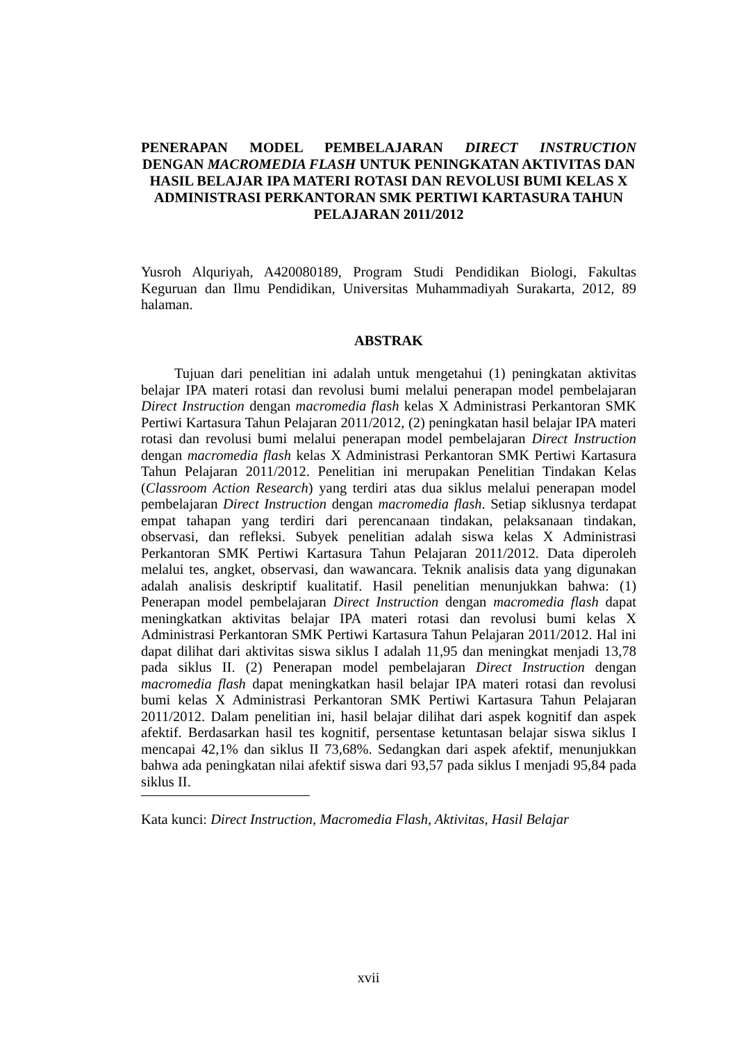PENERAPAN MODEL PEMBELAJARAN DIRECT INSTRUCTION
DENGAN MACROMEDIA FLASH UNTUK PENINGKATAN AKTIVITAS DAN HASIL BELAJAR IPA MATERI ROTASI DAN REVOLUSI BUMI KELAS X ADMINISTRASI PERKANTORAN SMK PERTIWI KARTASURA TAHUN PELAJARAN 2011/2012
Yusroh Alquriyah, A420080189, Program Studi Pendidikan Biologi, Fakultas Keguruan dan Ilmu Pendidikan, Universitas Muhammadiyah Surakarta, 2012, 89 halaman.
ABSTRAK
Tujuan dari penelitian ini adalah untuk mengetahui (1) peningkatan aktivitas belajar IPA materi rotasi dan revolusi bumi melalui penerapan model pembelajaran Direct Instruction dengan macromedia flash kelas X Administrasi Perkantoran SMK Pertiwi Kartasura Tahun Pelajaran 2011/2012, (2) peningkatan hasil belajar IPA materi rotasi dan revolusi bumi melalui penerapan model pembelajaran Direct Instruction dengan macromedia flash kelas X Administrasi Perkantoran SMK Pertiwi Kartasura Tahun Pelajaran 2011/2012. Penelitian ini merupakan Penelitian Tindakan Kelas (Classroom Action Research) yang terdiri atas dua siklus melalui penerapan model pembelajaran Direct Instruction dengan macromedia flash. Setiap siklusnya terdapat empat tahapan yang terdiri dari perencanaan tindakan, pelaksanaan tindakan, observasi, dan refleksi. Subyek penelitian adalah siswa kelas X Administrasi Perkantoran SMK Pertiwi Kartasura Tahun Pelajaran 2011/2012. Data diperoleh melalui tes, angket, observasi, dan wawancara. Teknik analisis data yang digunakan adalah analisis deskriptif kualitatif. Hasil penelitian menunjukkan bahwa: (1) Penerapan model pembelajaran Direct Instruction dengan macromedia flash dapat meningkatkan aktivitas belajar IPA materi rotasi dan revolusi bumi kelas X Administrasi Perkantoran SMK Pertiwi Kartasura Tahun Pelajaran 2011/2012. Hal ini dapat dilihat dari aktivitas siswa siklus I adalah 11,95 dan meningkat menjadi 13,78 pada siklus II. (2) Penerapan model pembelajaran Direct Instruction dengan macromedia flash dapat meningkatkan hasil belajar IPA materi rotasi dan revolusi bumi kelas X Administrasi Perkantoran SMK Pertiwi Kartasura Tahun Pelajaran 2011/2012. Dalam penelitian ini, hasil belajar dilihat dari aspek kognitif dan aspek afektif. Berdasarkan hasil tes kognitif, persentase ketuntasan belajar siswa siklus I mencapai 42,1% dan siklus II 73,68%. Sedangkan dari aspek afektif, menunjukkan bahwa ada peningkatan nilai afektif siswa dari 93,57 pada siklus I menjadi 95,84 pada siklus II.
Kata kunci: Direct Instruction, Macromedia Flash, Aktivitas, Hasil Belajar
xvii